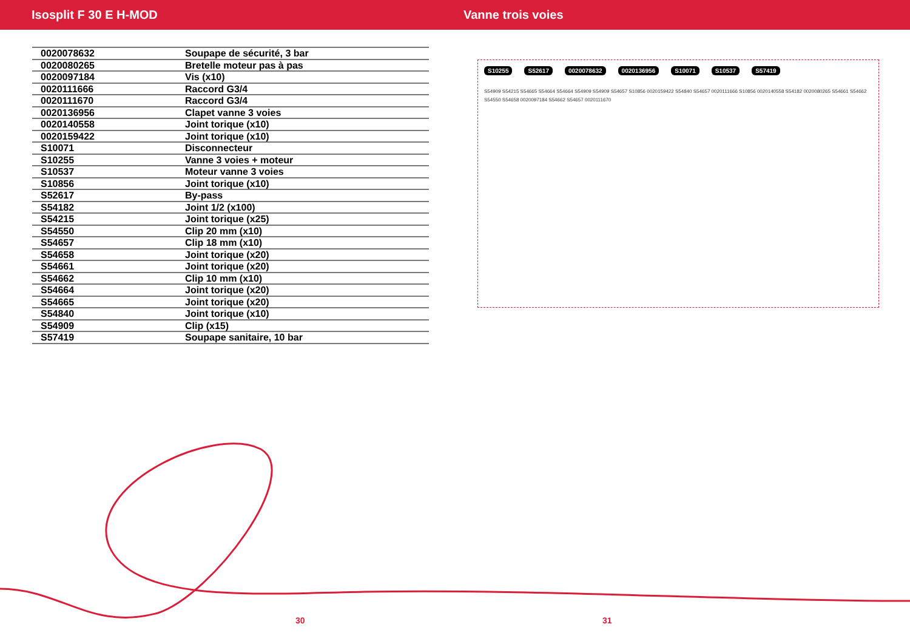Isosplit F 30 E H-MOD Vanne trois voies
| 0020078632 | Soupape de sécurité, 3 bar |
| 0020080265 | Bretelle moteur pas à pas |
| 0020097184 | Vis (x10) |
| 0020111666 | Raccord G3/4 |
| 0020111670 | Raccord G3/4 |
| 0020136956 | Clapet vanne 3 voies |
| 0020140558 | Joint torique (x10) |
| 0020159422 | Joint torique (x10) |
| S10071 | Disconnecteur |
| S10255 | Vanne 3 voies + moteur |
| S10537 | Moteur vanne 3 voies |
| S10856 | Joint torique (x10) |
| S52617 | By-pass |
| S54182 | Joint 1/2 (x100) |
| S54215 | Joint torique (x25) |
| S54550 | Clip 20 mm (x10) |
| S54657 | Clip 18 mm (x10) |
| S54658 | Joint torique (x20) |
| S54661 | Joint torique (x20) |
| S54662 | Clip 10 mm (x10) |
| S54664 | Joint torique (x20) |
| S54665 | Joint torique (x20) |
| S54840 | Joint torique (x10) |
| S54909 | Clip (x15) |
| S57419 | Soupape sanitaire, 10 bar |
S10255 S52617 0020078632 0020136956 S10071 S10537 S57419
S54909 S54215 S54665 S54664 S54664 S54909 S54909 S54657 S10856 0020159422 S54840 S54657 0020111666 S10856 0020140558 S54182 0020080265 S54661 S54662 S54550 S54658 0020097184 S54662 S54657 0020111670
30 31